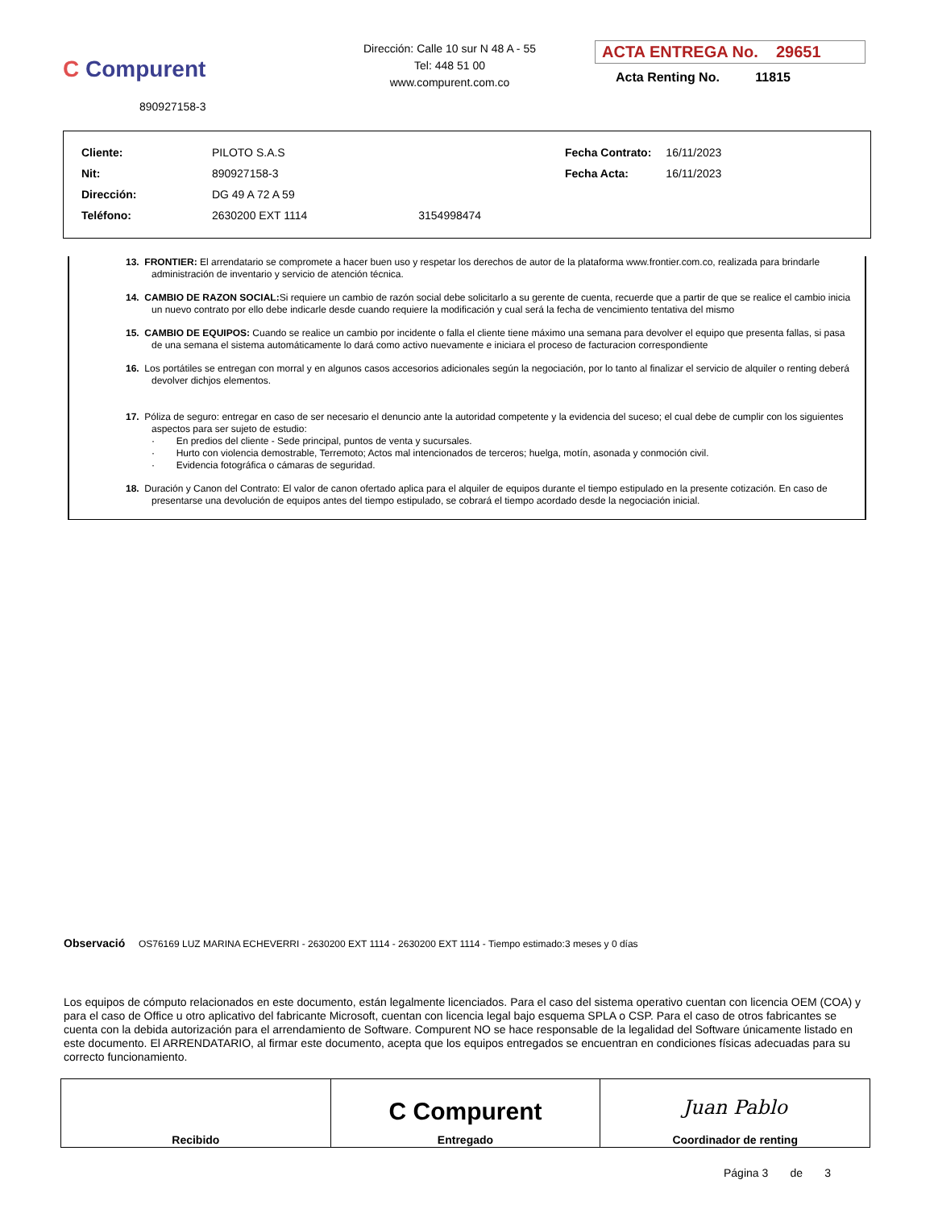C Compurent
890927158-3
Dirección: Calle 10 sur N 48 A - 55
Tel: 448 51 00
www.compurent.com.co
ACTA ENTREGA No. 29651
Acta Renting No. 11815
| Cliente: | PILOTO S.A.S | |
| Nit: | 890927158-3 | |
| Dirección: | DG 49 A 72 A 59 | |
| Teléfono: | 2630200 EXT 1114 | 3154998474 |
| Fecha Contrato: | 16/11/2023 |
| Fecha Acta: | 16/11/2023 |
13. FRONTIER: El arrendatario se compromete a hacer buen uso y respetar los derechos de autor de la plataforma www.frontier.com.co, realizada para brindarle administración de inventario y servicio de atención técnica.
14. CAMBIO DE RAZON SOCIAL: Si requiere un cambio de razón social debe solicitarlo a su gerente de cuenta, recuerde que a partir de que se realice el cambio inicia un nuevo contrato por ello debe indicarle desde cuando requiere la modificación y cual será la fecha de vencimiento tentativa del mismo
15. CAMBIO DE EQUIPOS: Cuando se realice un cambio por incidente o falla el cliente tiene máximo una semana para devolver el equipo que presenta fallas, si pasa de una semana el sistema automáticamente lo dará como activo nuevamente e iniciara el proceso de facturacion correspondiente
16. Los portátiles se entregan con morral y en algunos casos accesorios adicionales según la negociación, por lo tanto al finalizar el servicio de alquiler o renting deberá devolver dichjos elementos.
17. Póliza de seguro: entregar en caso de ser necesario el denuncio ante la autoridad competente y la evidencia del suceso; el cual debe de cumplir con los siguientes aspectos para ser sujeto de estudio:
· En predios del cliente - Sede principal, puntos de venta y sucursales.
· Hurto con violencia demostrable, Terremoto; Actos mal intencionados de terceros; huelga, motín, asonada y conmoción civil.
· Evidencia fotográfica o cámaras de seguridad.
18. Duración y Canon del Contrato: El valor de canon ofertado aplica para el alquiler de equipos durante el tiempo estipulado en la presente cotización. En caso de presentarse una devolución de equipos antes del tiempo estipulado, se cobrará el tiempo acordado desde la negociación inicial.
Observació OS76169 LUZ MARINA ECHEVERRI - 2630200 EXT 1114 - 2630200 EXT 1114 - Tiempo estimado:3 meses y 0 días
Los equipos de cómputo relacionados en este documento, están legalmente licenciados. Para el caso del sistema operativo cuentan con licencia OEM (COA) y para el caso de Office u otro aplicativo del fabricante Microsoft, cuentan con licencia legal bajo esquema SPLA o CSP. Para el caso de otros fabricantes se cuenta con la debida autorización para el arrendamiento de Software. Compurent NO se hace responsable de la legalidad del Software únicamente listado en este documento. El ARRENDATARIO, al firmar este documento, acepta que los equipos entregados se encuentran en condiciones físicas adecuadas para su correcto funcionamiento.
| Recibido | C Compurent Entregado | Juan Pablo Coordinador de renting |
Página 3 de 3